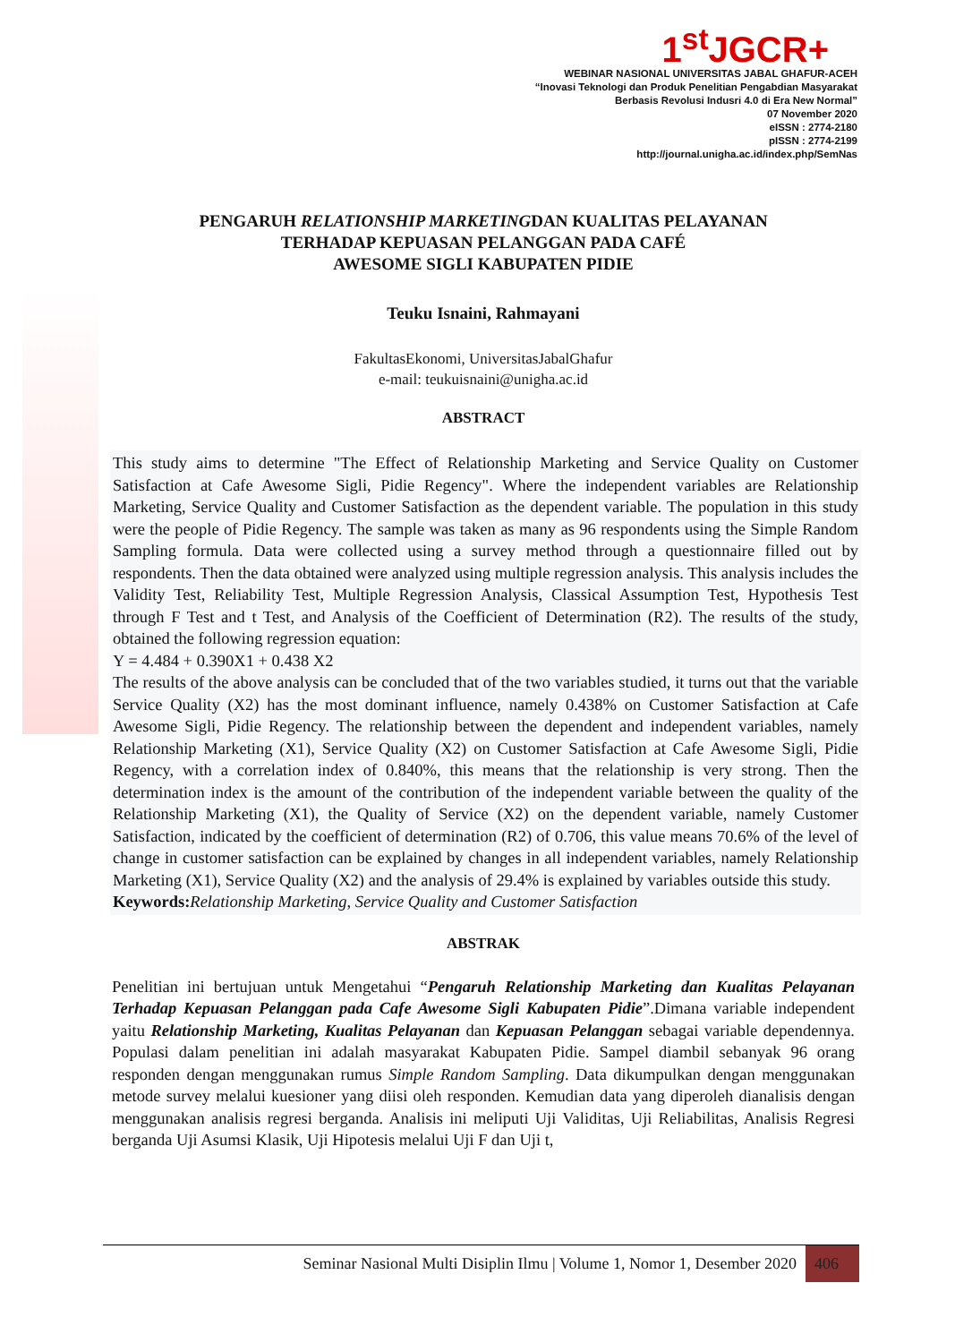1<sup>st</sup>JGCR+
WEBINAR NASIONAL UNIVERSITAS JABAL GHAFUR-ACEH
“Inovasi Teknologi dan Produk Penelitian Pengabdian Masyarakat
Berbasis Revolusi Indusri 4.0 di Era New Normal”
07 November 2020
eISSN : 2774-2180
pISSN : 2774-2199
http://journal.unigha.ac.id/index.php/SemNas
PENGARUH RELATIONSHIP MARKETINGDAN KUALITAS PELAYANAN
TERHADAP KEPUASAN PELANGGAN PADA CAFÉ
AWESOME SIGLI KABUPATEN PIDIE
Teuku Isnaini, Rahmayani
FakultasEkonomi, UniversitasJabalGhafur
e-mail: teukuisnaini@unigha.ac.id
ABSTRACT
This study aims to determine "The Effect of Relationship Marketing and Service Quality on Customer Satisfaction at Cafe Awesome Sigli, Pidie Regency". Where the independent variables are Relationship Marketing, Service Quality and Customer Satisfaction as the dependent variable. The population in this study were the people of Pidie Regency. The sample was taken as many as 96 respondents using the Simple Random Sampling formula. Data were collected using a survey method through a questionnaire filled out by respondents. Then the data obtained were analyzed using multiple regression analysis. This analysis includes the Validity Test, Reliability Test, Multiple Regression Analysis, Classical Assumption Test, Hypothesis Test through F Test and t Test, and Analysis of the Coefficient of Determination (R2). The results of the study, obtained the following regression equation:
Y = 4.484 + 0.390X1 + 0.438 X2
The results of the above analysis can be concluded that of the two variables studied, it turns out that the variable Service Quality (X2) has the most dominant influence, namely 0.438% on Customer Satisfaction at Cafe Awesome Sigli, Pidie Regency. The relationship between the dependent and independent variables, namely Relationship Marketing (X1), Service Quality (X2) on Customer Satisfaction at Cafe Awesome Sigli, Pidie Regency, with a correlation index of 0.840%, this means that the relationship is very strong. Then the determination index is the amount of the contribution of the independent variable between the quality of the Relationship Marketing (X1), the Quality of Service (X2) on the dependent variable, namely Customer Satisfaction, indicated by the coefficient of determination (R2) of 0.706, this value means 70.6% of the level of change in customer satisfaction can be explained by changes in all independent variables, namely Relationship Marketing (X1), Service Quality (X2) and the analysis of 29.4% is explained by variables outside this study.
Keywords: Relationship Marketing, Service Quality and Customer Satisfaction
ABSTRAK
Penelitian ini bertujuan untuk Mengetahui “Pengaruh Relationship Marketing dan Kualitas Pelayanan Terhadap Kepuasan Pelanggan pada Cafe Awesome Sigli Kabupaten Pidie”.Dimana variable independent yaitu Relationship Marketing, Kualitas Pelayanan dan Kepuasan Pelanggan sebagai variable dependennya. Populasi dalam penelitian ini adalah masyarakat Kabupaten Pidie. Sampel diambil sebanyak 96 orang responden dengan menggunakan rumus Simple Random Sampling. Data dikumpulkan dengan menggunakan metode survey melalui kuesioner yang diisi oleh responden. Kemudian data yang diperoleh dianalisis dengan menggunakan analisis regresi berganda. Analisis ini meliputi Uji Validitas, Uji Reliabilitas, Analisis Regresi berganda Uji Asumsi Klasik, Uji Hipotesis melalui Uji F dan Uji t,
Seminar Nasional Multi Disiplin Ilmu | Volume 1, Nomor 1, Desember 2020 406